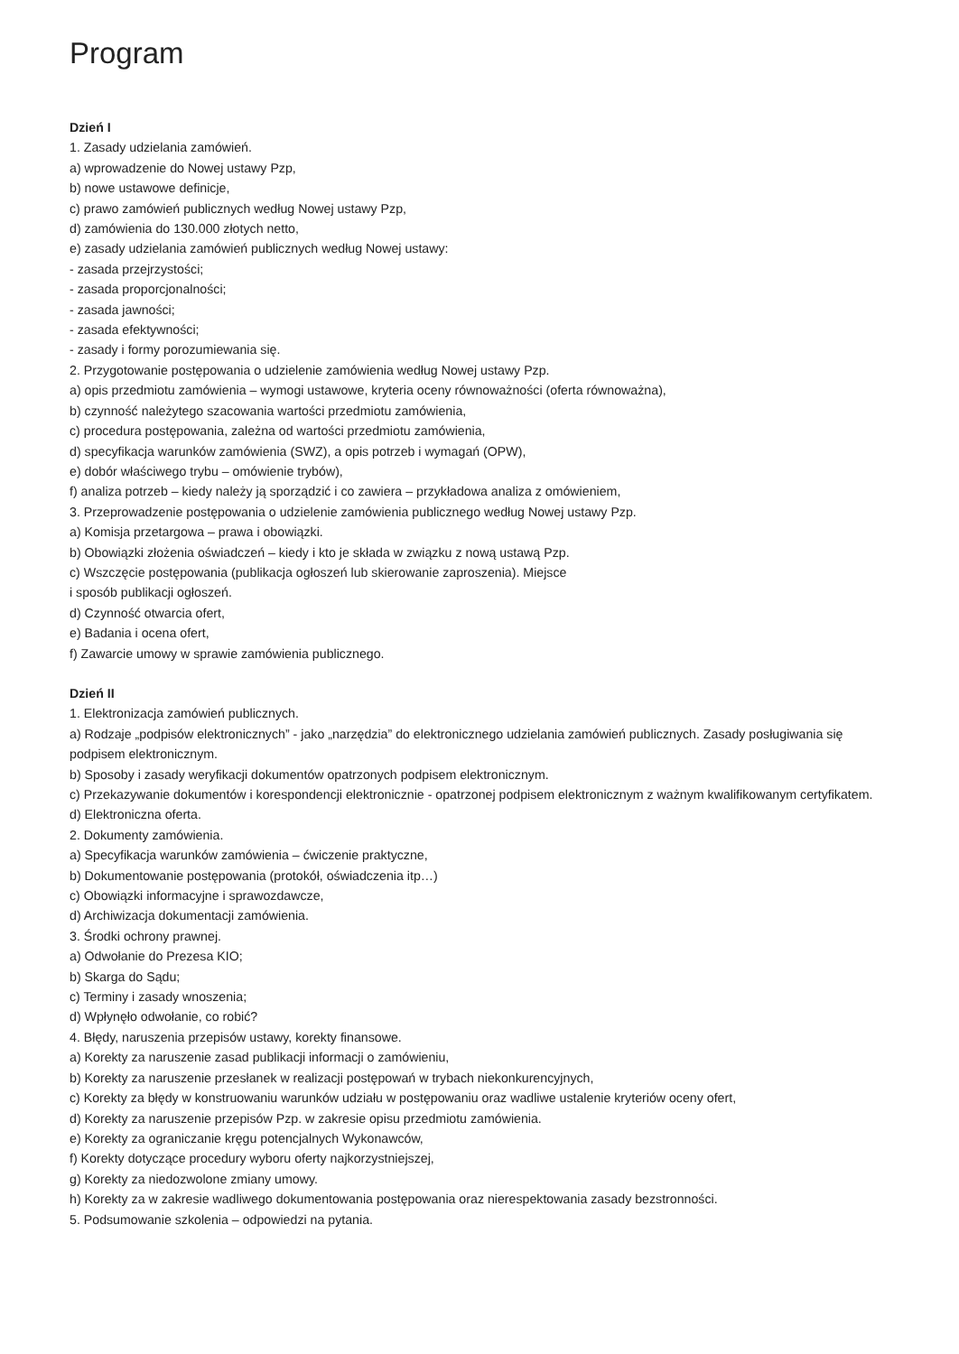Program
Dzień I
1. Zasady udzielania zamówień.
a) wprowadzenie do Nowej ustawy Pzp,
b) nowe ustawowe definicje,
c) prawo zamówień publicznych według Nowej ustawy Pzp,
d) zamówienia do 130.000 złotych netto,
e) zasady udzielania zamówień publicznych według Nowej ustawy:
- zasada przejrzystości;
- zasada proporcjonalności;
- zasada jawności;
- zasada efektywności;
- zasady i formy porozumiewania się.
2. Przygotowanie postępowania o udzielenie zamówienia według Nowej ustawy Pzp.
a) opis przedmiotu zamówienia – wymogi ustawowe, kryteria oceny równoważności (oferta równoważna),
b) czynność należytego szacowania wartości przedmiotu zamówienia,
c) procedura postępowania, zależna od wartości przedmiotu zamówienia,
d) specyfikacja warunków zamówienia (SWZ), a opis potrzeb i wymagań (OPW),
e) dobór właściwego trybu – omówienie trybów),
f) analiza potrzeb – kiedy należy ją sporządzić i co zawiera – przykładowa analiza z omówieniem,
3. Przeprowadzenie postępowania o udzielenie zamówienia publicznego według Nowej ustawy Pzp.
a) Komisja przetargowa – prawa i obowiązki.
b) Obowiązki złożenia oświadczeń – kiedy i kto je składa w związku z nową ustawą Pzp.
c) Wszczęcie postępowania (publikacja ogłoszeń lub skierowanie zaproszenia). Miejsce
i sposób publikacji ogłoszeń.
d) Czynność otwarcia ofert,
e) Badania i ocena ofert,
f) Zawarcie umowy w sprawie zamówienia publicznego.
Dzień II
1. Elektronizacja zamówień publicznych.
a) Rodzaje „podpisów elektronicznych” - jako „narzędzia” do elektronicznego udzielania zamówień publicznych. Zasady posługiwania się podpisem elektronicznym.
b) Sposoby i zasady weryfikacji dokumentów opatrzonych podpisem elektronicznym.
c) Przekazywanie dokumentów i korespondencji elektronicznie - opatrzonej podpisem elektronicznym z ważnym kwalifikowanym certyfikatem.
d) Elektroniczna oferta.
2. Dokumenty zamówienia.
a) Specyfikacja warunków zamówienia – ćwiczenie praktyczne,
b) Dokumentowanie postępowania (protokół, oświadczenia itp…)
c) Obowiązki informacyjne i sprawozdawcze,
d) Archiwizacja dokumentacji zamówienia.
3. Środki ochrony prawnej.
a) Odwołanie do Prezesa KIO;
b) Skarga do Sądu;
c) Terminy i zasady wnoszenia;
d) Wpłynęło odwołanie, co robić?
4. Błędy, naruszenia przepisów ustawy, korekty finansowe.
a) Korekty za naruszenie zasad publikacji informacji o zamówieniu,
b) Korekty za naruszenie przesłanek w realizacji postępowań w trybach niekonkurencyjnych,
c) Korekty za błędy w konstruowaniu warunków udziału w postępowaniu oraz wadliwe ustalenie kryteriów oceny ofert,
d) Korekty za naruszenie przepisów Pzp. w zakresie opisu przedmiotu zamówienia.
e) Korekty za ograniczanie kręgu potencjalnych Wykonawców,
f) Korekty dotyczące procedury wyboru oferty najkorzystniejszej,
g) Korekty za niedozwolone zmiany umowy.
h) Korekty za w zakresie wadliwego dokumentowania postępowania oraz nierespektowania zasady bezstronności.
5. Podsumowanie szkolenia – odpowiedzi na pytania.